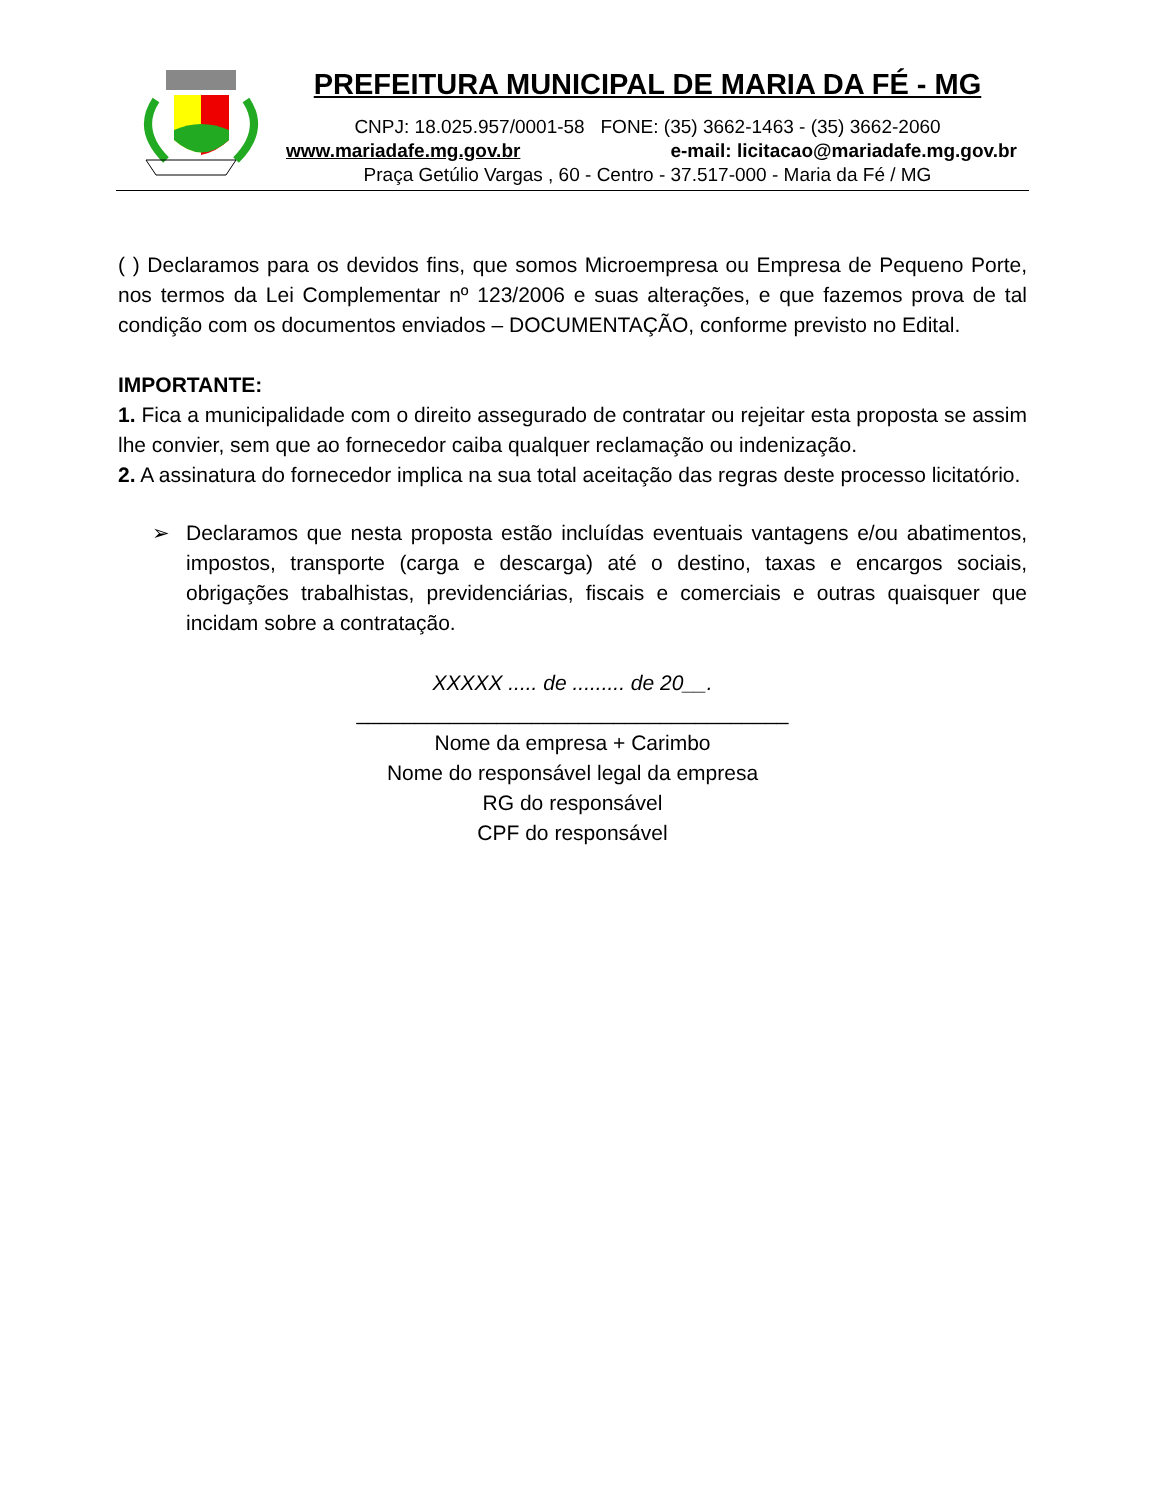PREFEITURA MUNICIPAL DE MARIA DA FÉ - MG
CNPJ: 18.025.957/0001-58 FONE: (35) 3662-1463 - (35) 3662-2060
www.mariadafe.mg.gov.br e-mail: licitacao@mariadafe.mg.gov.br
Praça Getúlio Vargas , 60 - Centro - 37.517-000 - Maria da Fé / MG
( ) Declaramos para os devidos fins, que somos Microempresa ou Empresa de Pequeno Porte, nos termos da Lei Complementar nº 123/2006 e suas alterações, e que fazemos prova de tal condição com os documentos enviados – DOCUMENTAÇÃO, conforme previsto no Edital.
IMPORTANTE:
1. Fica a municipalidade com o direito assegurado de contratar ou rejeitar esta proposta se assim lhe convier, sem que ao fornecedor caiba qualquer reclamação ou indenização.
2. A assinatura do fornecedor implica na sua total aceitação das regras deste processo licitatório.
➢ Declaramos que nesta proposta estão incluídas eventuais vantagens e/ou abatimentos, impostos, transporte (carga e descarga) até o destino, taxas e encargos sociais, obrigações trabalhistas, previdenciárias, fiscais e comerciais e outras quaisquer que incidam sobre a contratação.
XXXXX ..... de ......... de 20__.
_____________________________________
Nome da empresa + Carimbo
Nome do responsável legal da empresa
RG do responsável
CPF do responsável